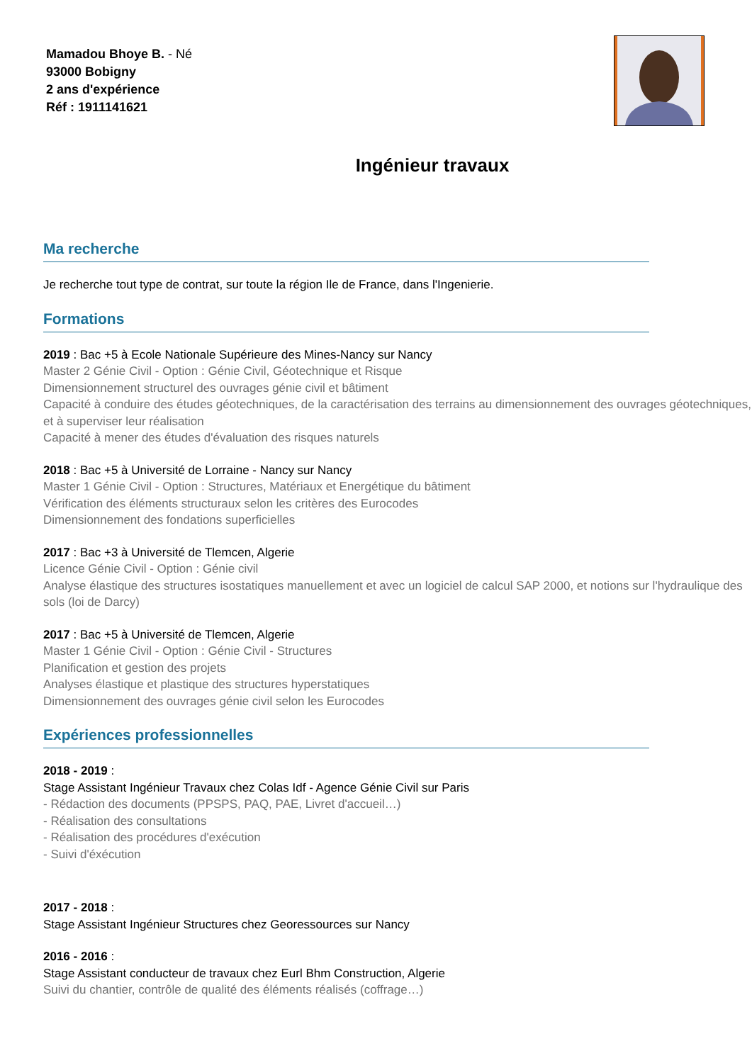Mamadou Bhoye B. - Né
93000 Bobigny
2 ans d'expérience
Réf : 1911141621
Ingénieur travaux
Ma recherche
Je recherche tout type de contrat, sur toute la région Ile de France, dans l'Ingenierie.
Formations
2019 : Bac +5 à Ecole Nationale Supérieure des Mines-Nancy sur Nancy
Master 2 Génie Civil - Option : Génie Civil, Géotechnique et Risque
Dimensionnement structurel des ouvrages génie civil et bâtiment
Capacité à conduire des études géotechniques, de la caractérisation des terrains au dimensionnement des ouvrages géotechniques, et à superviser leur réalisation
Capacité à mener des études d'évaluation des risques naturels
2018 : Bac +5 à Université de Lorraine - Nancy sur Nancy
Master 1 Génie Civil - Option : Structures, Matériaux et Energétique du bâtiment
Vérification des éléments structuraux selon les critères des Eurocodes
Dimensionnement des fondations superficielles
2017 : Bac +3 à Université de Tlemcen, Algerie
Licence Génie Civil - Option : Génie civil
Analyse élastique des structures isostatiques manuellement et avec un logiciel de calcul SAP 2000, et notions sur l'hydraulique des sols (loi de Darcy)
2017 : Bac +5 à Université de Tlemcen, Algerie
Master 1 Génie Civil - Option : Génie Civil - Structures
Planification et gestion des projets
Analyses élastique et plastique des structures hyperstatiques
Dimensionnement des ouvrages génie civil selon les Eurocodes
Expériences professionnelles
2018 - 2019 :
Stage Assistant Ingénieur Travaux chez Colas Idf - Agence Génie Civil sur Paris
- Rédaction des documents (PPSPS, PAQ, PAE, Livret d'accueil…)
- Réalisation des consultations
- Réalisation des procédures d'exécution
- Suivi d'éxécution
2017 - 2018 :
Stage Assistant Ingénieur Structures chez Georessources sur Nancy
2016 - 2016 :
Stage Assistant conducteur de travaux chez Eurl Bhm Construction, Algerie
Suivi du chantier, contrôle de qualité des éléments réalisés (coffrage…)